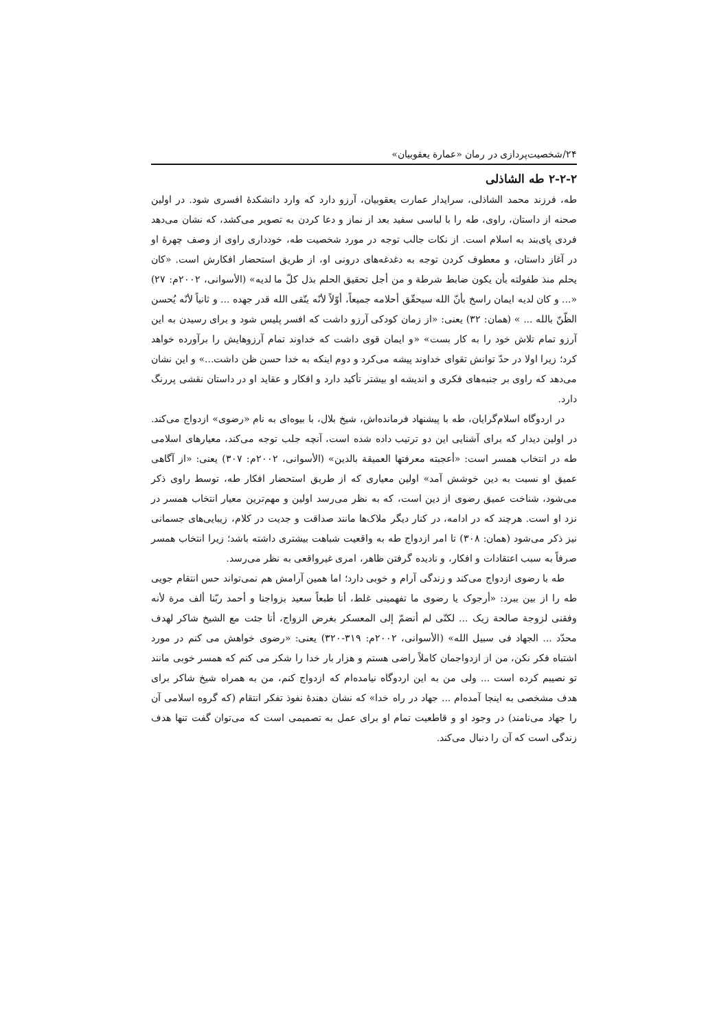۲۴/شخصیت‌پردازی در رمان «عمارة یعقوبیان»
۲-۲-۲ طه الشاذلی
طه، فرزند محمد الشاذلی، سرایدار عمارت یعقوبیان، آرزو دارد که وارد دانشکدۀ افسری شود. در اولین صحنه از داستان، راوی، طه را با لباسی سفید بعد از نماز و دعا کردن به تصویر می‌کشد، که نشان می‌دهد فردی پای‌بند به اسلام است. از نکات جالب توجه در مورد شخصیت طه، خودداری راوی از وصف چهرۀ او در آغاز داستان، و معطوف کردن توجه به دغدغه‌های درونی او، از طریق استحضار افکارش است. «کان یحلم منذ طفولته بأن یکون ضابط شرطة و من أجل تحقیق الحلم بذل کلّ ما لدیه» (الأسوانی، ۲۰۰۲م: ۲۷) «... و کان لدیه ایمان راسخ بأنّ الله سیحقّق أحلامه جمیعاً، أوّلاً لأنّه یتّقی الله قدر جهده ... و ثانیاً لأنّه یُحسن الظّنّ بالله ... » (همان: ۳۲) یعنی: «از زمان کودکی آرزو داشت که افسر پلیس شود و برای رسیدن به این آرزو تمام تلاش خود را به کار بست» «و ایمان قوی داشت که خداوند تمام آرزوهایش را برآورده خواهد کرد؛ زیرا اولا در حدّ توانش تقوای خداوند پیشه می‌کرد و دوم اینکه به خدا حسن ظن داشت...» و این نشان می‌دهد که راوی بر جنبه‌های فکری و اندیشه او بیشتر تأکید دارد و افکار و عقاید او در داستان نقشی پررنگ دارد.
در اردوگاه اسلام‌گرایان، طه با پیشنهاد فرمانده‌اش، شیخ بلال، با بیوه‌ای به نام «رضوی» ازدواج می‌کند. در اولین دیدار که برای آشنایی این دو ترتیب داده شده است، آنچه جلب توجه می‌کند، معیارهای اسلامی طه در انتخاب همسر است: «أعجبته معرفتها العمیقة بالدین» (الأسوانی، ۲۰۰۲م: ۳۰۷) یعنی: «از آگاهی عمیق او نسبت به دین خوشش آمد» اولین معیاری که از طریق استحضار افکار طه، توسط راوی ذکر می‌شود، شناخت عمیق رضوی از دین است، که به نظر می‌رسد اولین و مهم‌ترین معیار انتخاب همسر در نزد او است. هرچند که در ادامه، در کنار دیگر ملاک‌ها مانند صداقت و جدیت در کلام، زیبایی‌های جسمانی نیز ذکر می‌شود (همان: ۳۰۸) تا امر ازدواج طه به واقعیت شباهت بیشتری داشته باشد؛ زیرا انتخاب همسر صرفاً به سبب اعتقادات و افکار، و نادیده گرفتن ظاهر، امری غیرواقعی به نظر می‌رسد.
طه با رضوی ازدواج می‌کند و زندگی آرام و خوبی دارد؛ اما همین آرامش هم نمی‌تواند حس انتقام جویی طه را از بین ببرد: «أرجوک یا رضوی ما تفهمینی غلط، أنا طبعاً سعید بزواجنا و أحمد ربّنا ألف مرة لأنه وفقنی لزوجة صالحة زیک ... لکنّی لم أنضمّ إلی المعسکر بغرض الزواج، أنا جئت مع الشیخ شاکر لهدف محدّد ... الجهاد فی سبیل الله» (الأسوانی، ۲۰۰۲م: ۳۱۹-۳۲۰) یعنی: «رضوی خواهش می کنم در مورد اشتباه فکر نکن، من از ازدواجمان کاملاً راضی هستم و هزار بار خدا را شکر می کنم که همسر خوبی مانند تو نصیبم کرده است ... ولی من به این اردوگاه نیامده‌ام که ازدواج کنم، من به همراه شیخ شاکر برای هدف مشخصی به اینجا آمده‌ام ... جهاد در راه خدا» که نشان دهندۀ نفوذ تفکر انتقام (که گروه اسلامی آن را جهاد می‌نامند) در وجود او و قاطعیت تمام او برای عمل به تصمیمی است که می‌توان گفت تنها هدف زندگی است که آن را دنبال می‌کند.